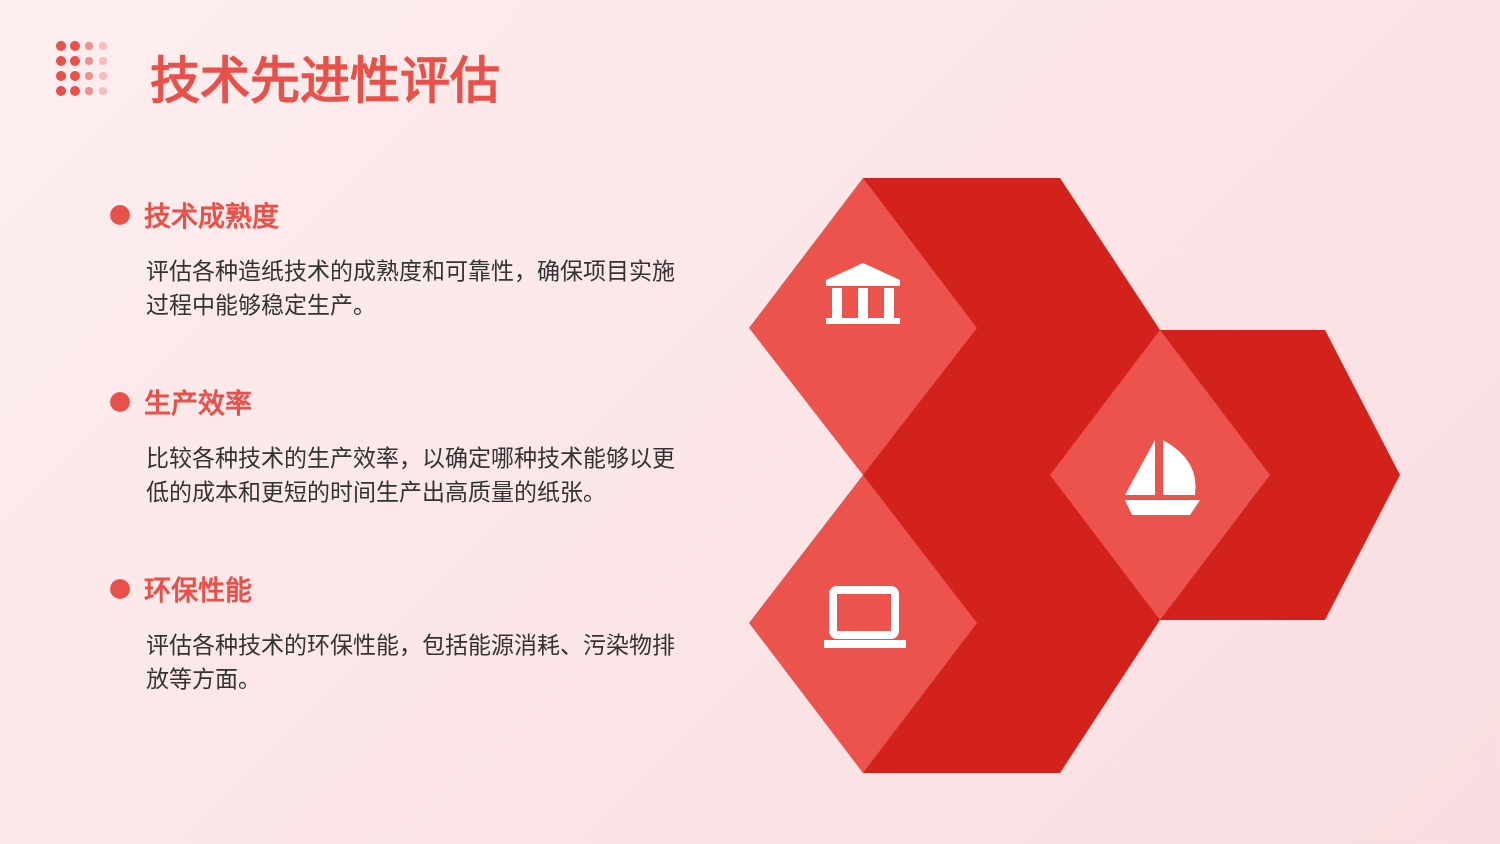技术先进性评估
技术成熟度
评估各种造纸技术的成熟度和可靠性，确保项目实施过程中能够稳定生产。
生产效率
比较各种技术的生产效率，以确定哪种技术能够以更低的成本和更短的时间生产出高质量的纸张。
环保性能
评估各种技术的环保性能，包括能源消耗、污染物排放等方面。